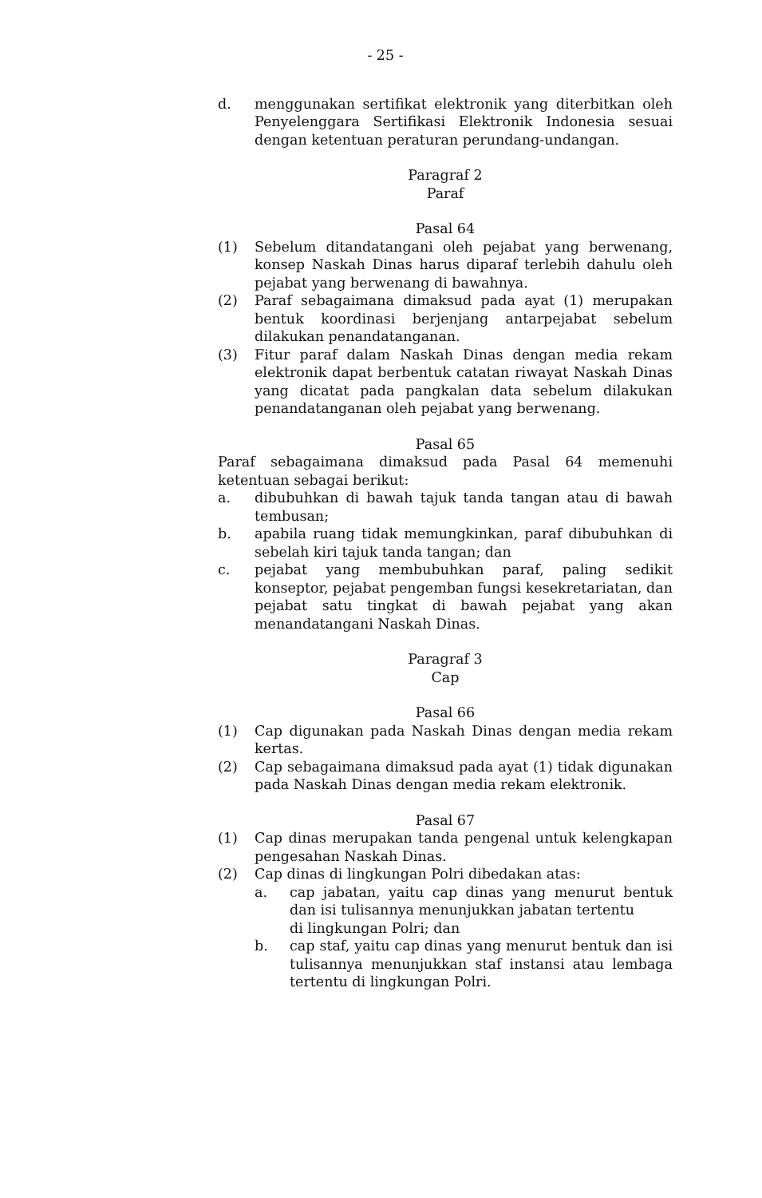- 25 -
d. menggunakan sertifikat elektronik yang diterbitkan oleh Penyelenggara Sertifikasi Elektronik Indonesia sesuai dengan ketentuan peraturan perundang-undangan.
Paragraf 2
Paraf
Pasal 64
(1) Sebelum ditandatangani oleh pejabat yang berwenang, konsep Naskah Dinas harus diparaf terlebih dahulu oleh pejabat yang berwenang di bawahnya.
(2) Paraf sebagaimana dimaksud pada ayat (1) merupakan bentuk koordinasi berjenjang antarpejabat sebelum dilakukan penandatanganan.
(3) Fitur paraf dalam Naskah Dinas dengan media rekam elektronik dapat berbentuk catatan riwayat Naskah Dinas yang dicatat pada pangkalan data sebelum dilakukan penandatanganan oleh pejabat yang berwenang.
Pasal 65
Paraf sebagaimana dimaksud pada Pasal 64 memenuhi ketentuan sebagai berikut:
a. dibubuhkan di bawah tajuk tanda tangan atau di bawah tembusan;
b. apabila ruang tidak memungkinkan, paraf dibubuhkan di sebelah kiri tajuk tanda tangan; dan
c. pejabat yang membubuhkan paraf, paling sedikit konseptor, pejabat pengemban fungsi kesekretariatan, dan pejabat satu tingkat di bawah pejabat yang akan menandatangani Naskah Dinas.
Paragraf 3
Cap
Pasal 66
(1) Cap digunakan pada Naskah Dinas dengan media rekam kertas.
(2) Cap sebagaimana dimaksud pada ayat (1) tidak digunakan pada Naskah Dinas dengan media rekam elektronik.
Pasal 67
(1) Cap dinas merupakan tanda pengenal untuk kelengkapan pengesahan Naskah Dinas.
(2) Cap dinas di lingkungan Polri dibedakan atas:
a. cap jabatan, yaitu cap dinas yang menurut bentuk dan isi tulisannya menunjukkan jabatan tertentu
di lingkungan Polri; dan
b. cap staf, yaitu cap dinas yang menurut bentuk dan isi tulisannya menunjukkan staf instansi atau lembaga tertentu di lingkungan Polri.